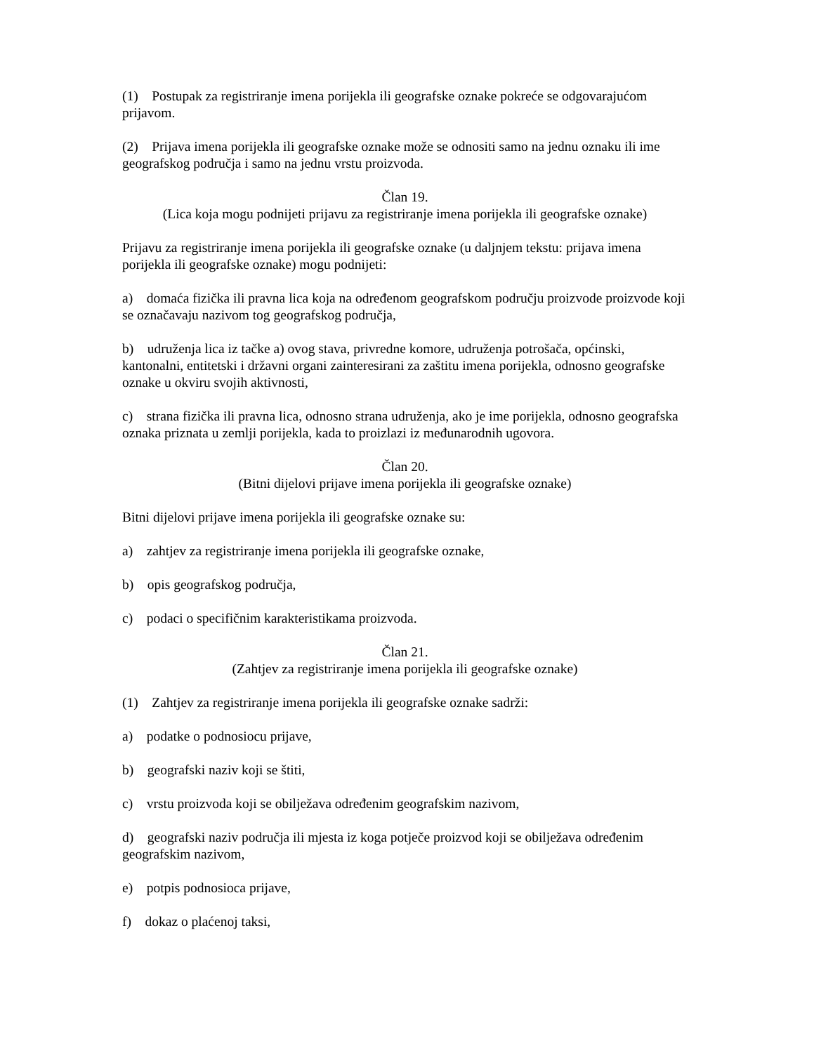(1) Postupak za registriranje imena porijekla ili geografske oznake pokreće se odgovarajućom prijavom.
(2) Prijava imena porijekla ili geografske oznake može se odnositi samo na jednu oznaku ili ime geografskog područja i samo na jednu vrstu proizvoda.
Član 19.
(Lica koja mogu podnijeti prijavu za registriranje imena porijekla ili geografske oznake)
Prijavu za registriranje imena porijekla ili geografske oznake (u daljnjem tekstu: prijava imena porijekla ili geografske oznake) mogu podnijeti:
a) domaća fizička ili pravna lica koja na određenom geografskom području proizvode proizvode koji se označavaju nazivom tog geografskog područja,
b) udruženja lica iz tačke a) ovog stava, privredne komore, udruženja potrošača, općinski, kantonalni, entitetski i državni organi zainteresirani za zaštitu imena porijekla, odnosno geografske oznake u okviru svojih aktivnosti,
c) strana fizička ili pravna lica, odnosno strana udruženja, ako je ime porijekla, odnosno geografska oznaka priznata u zemlji porijekla, kada to proizlazi iz međunarodnih ugovora.
Član 20.
(Bitni dijelovi prijave imena porijekla ili geografske oznake)
Bitni dijelovi prijave imena porijekla ili geografske oznake su:
a) zahtjev za registriranje imena porijekla ili geografske oznake,
b) opis geografskog područja,
c) podaci o specifičnim karakteristikama proizvoda.
Član 21.
(Zahtjev za registriranje imena porijekla ili geografske oznake)
(1) Zahtjev za registriranje imena porijekla ili geografske oznake sadrži:
a) podatke o podnosiocu prijave,
b) geografski naziv koji se štiti,
c) vrstu proizvoda koji se obilježava određenim geografskim nazivom,
d) geografski naziv područja ili mjesta iz koga potječe proizvod koji se obilježava određenim geografskim nazivom,
e) potpis podnosioca prijave,
f) dokaz o plaćenoj taksi,